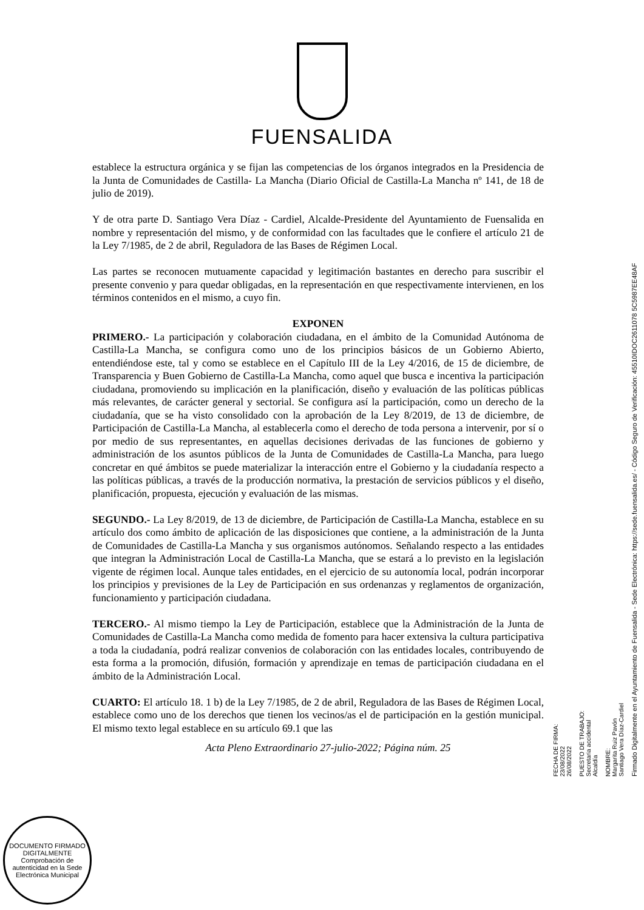FUENSALIDA
establece la estructura orgánica y se fijan las competencias de los órganos integrados en la Presidencia de la Junta de Comunidades de Castilla- La Mancha (Diario Oficial de Castilla-La Mancha nº 141, de 18 de julio de 2019).
Y de otra parte D. Santiago Vera Díaz - Cardiel, Alcalde-Presidente del Ayuntamiento de Fuensalida en nombre y representación del mismo, y de conformidad con las facultades que le confiere el artículo 21 de la Ley 7/1985, de 2 de abril, Reguladora de las Bases de Régimen Local.
Las partes se reconocen mutuamente capacidad y legitimación bastantes en derecho para suscribir el presente convenio y para quedar obligadas, en la representación en que respectivamente intervienen, en los términos contenidos en el mismo, a cuyo fin.
EXPONEN
PRIMERO.- La participación y colaboración ciudadana, en el ámbito de la Comunidad Autónoma de Castilla-La Mancha, se configura como uno de los principios básicos de un Gobierno Abierto, entendiéndose este, tal y como se establece en el Capítulo III de la Ley 4/2016, de 15 de diciembre, de Transparencia y Buen Gobierno de Castilla-La Mancha, como aquel que busca e incentiva la participación ciudadana, promoviendo su implicación en la planificación, diseño y evaluación de las políticas públicas más relevantes, de carácter general y sectorial. Se configura así la participación, como un derecho de la ciudadanía, que se ha visto consolidado con la aprobación de la Ley 8/2019, de 13 de diciembre, de Participación de Castilla-La Mancha, al establecerla como el derecho de toda persona a intervenir, por sí o por medio de sus representantes, en aquellas decisiones derivadas de las funciones de gobierno y administración de los asuntos públicos de la Junta de Comunidades de Castilla-La Mancha, para luego concretar en qué ámbitos se puede materializar la interacción entre el Gobierno y la ciudadanía respecto a las políticas públicas, a través de la producción normativa, la prestación de servicios públicos y el diseño, planificación, propuesta, ejecución y evaluación de las mismas.
SEGUNDO.- La Ley 8/2019, de 13 de diciembre, de Participación de Castilla-La Mancha, establece en su artículo dos como ámbito de aplicación de las disposiciones que contiene, a la administración de la Junta de Comunidades de Castilla-La Mancha y sus organismos autónomos. Señalando respecto a las entidades que integran la Administración Local de Castilla-La Mancha, que se estará a lo previsto en la legislación vigente de régimen local. Aunque tales entidades, en el ejercicio de su autonomía local, podrán incorporar los principios y previsiones de la Ley de Participación en sus ordenanzas y reglamentos de organización, funcionamiento y participación ciudadana.
TERCERO.- Al mismo tiempo la Ley de Participación, establece que la Administración de la Junta de Comunidades de Castilla-La Mancha como medida de fomento para hacer extensiva la cultura participativa a toda la ciudadanía, podrá realizar convenios de colaboración con las entidades locales, contribuyendo de esta forma a la promoción, difusión, formación y aprendizaje en temas de participación ciudadana en el ámbito de la Administración Local.
CUARTO: El artículo 18. 1 b) de la Ley 7/1985, de 2 de abril, Reguladora de las Bases de Régimen Local, establece como uno de los derechos que tienen los vecinos/as el de participación en la gestión municipal. El mismo texto legal establece en su artículo 69.1 que las
Acta Pleno Extraordinario 27-julio-2022; Página núm. 25
Firmado Digitalmente en el Ayuntamiento de Fuensalida - Sede Electrónica: https://sede.fuensalida.es/ - Código Seguro de Verificación: 45510IDOC2611078 5C5987EE48AF
NOMBRE:
Margarita Ruiz Pavón
Santiago Vera Díaz-Cardiel
PUESTO DE TRABAJO:
Secretaria accidental
Alcaldía
FECHA DE FIRMA:
23/08/2022
26/08/2022
DOCUMENTO FIRMADO DIGITALMENTE
Comprobación de autenticidad en la Sede Electrónica Municipal